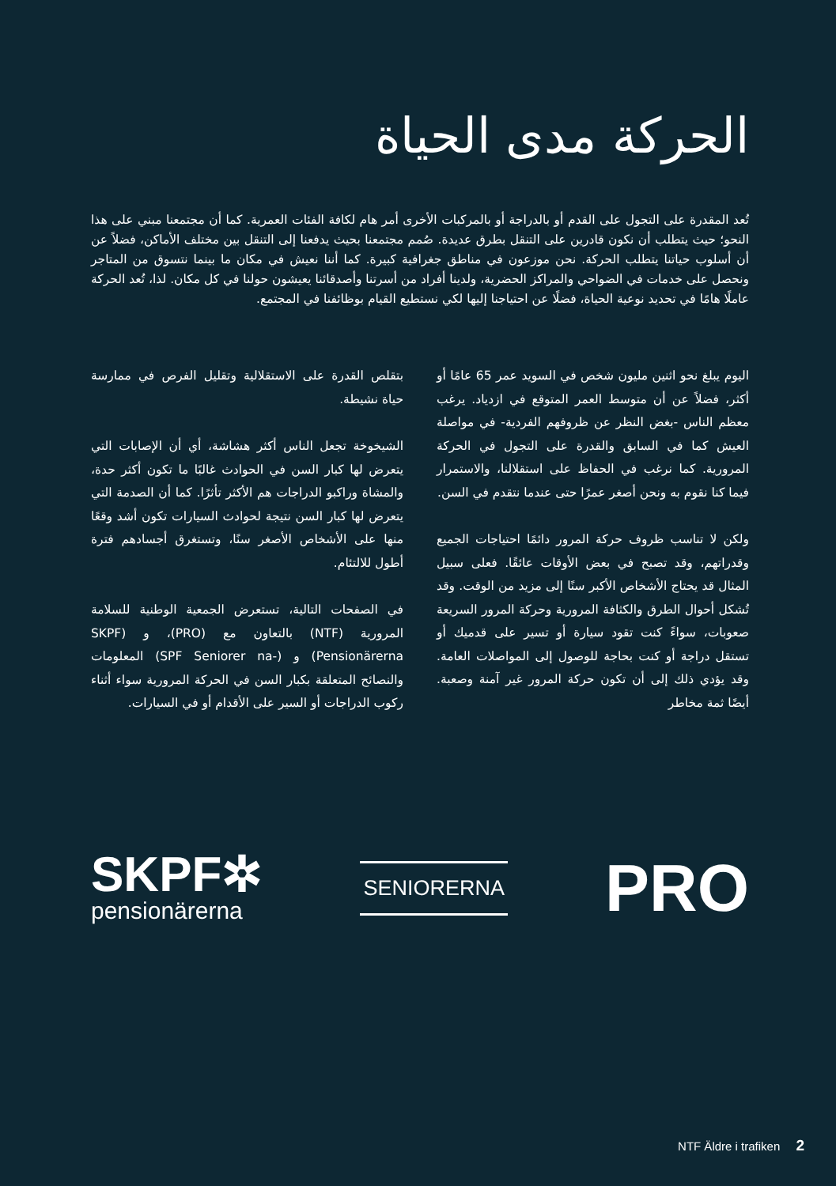الحركة مدى الحياة
تُعد المقدرة على التجول على القدم أو بالدراجة أو بالمركبات الأخرى أمر هام لكافة الفئات العمرية. كما أن مجتمعنا مبني على هذا النحو؛ حيث يتطلب أن نكون قادرين على التنقل بطرق عديدة. صُمم مجتمعنا بحيث يدفعنا إلى التنقل بين مختلف الأماكن، فضلاً عن أن أسلوب حياتنا يتطلب الحركة. نحن موزعون في مناطق جغرافية كبيرة. كما أننا نعيش في مكان ما بينما نتسوق من المتاجر ونحصل على خدمات في الضواحي والمراكز الحضرية، ولدينا أفراد من أسرتنا وأصدقائنا يعيشون حولنا في كل مكان. لذا، تُعد الحركة عاملًا هامًا في تحديد نوعية الحياة، فضلًا عن احتياجنا إليها لكي نستطيع القيام بوظائفنا في المجتمع.
اليوم يبلغ نحو اثنين مليون شخص في السويد عمر 65 عامًا أو أكثر، فضلاً عن أن متوسط العمر المتوقع في ازدياد. يرغب معظم الناس -بغض النظر عن ظروفهم الفردية- في مواصلة العيش كما في السابق والقدرة على التجول في الحركة المرورية. كما نرغب في الحفاظ على استقلالنا، والاستمرار فيما كنا نقوم به ونحن أصغر عمرًا حتى عندما نتقدم في السن.
ولكن لا تناسب ظروف حركة المرور دائمًا احتياجات الجميع وقدراتهم، وقد تصبح في بعض الأوقات عائقًا. فعلى سبيل المثال قد يحتاج الأشخاص الأكبر سنًا إلى مزيد من الوقت. وقد تُشكل أحوال الطرق والكثافة المرورية وحركة المرور السريعة صعوبات، سواءً كنت تقود سيارة أو تسير على قدميك أو تستقل دراجة أو كنت بحاجة للوصول إلى المواصلات العامة. وقد يؤدي ذلك إلى أن تكون حركة المرور غير آمنة وصعبة. أيضًا ثمة مخاطر
بتقلص القدرة على الاستقلالية وتقليل الفرص في ممارسة حياة نشيطة.
الشيخوخة تجعل الناس أكثر هشاشة، أي أن الإصابات التي يتعرض لها كبار السن في الحوادث غالبًا ما تكون أكثر حدة، والمشاة وراكبو الدراجات هم الأكثر تأثرًا. كما أن الصدمة التي يتعرض لها كبار السن نتيجة لحوادث السيارات تكون أشد وقعًا منها على الأشخاص الأصغر سنًا، وتستغرق أجسادهم فترة أطول للالتئام.
في الصفحات التالية، تستعرض الجمعية الوطنية للسلامة المرورية (NTF) بالتعاون مع (PRO)، و (SKPF Pensionärerna) و (-SPF Seniorer na) المعلومات والنصائح المتعلقة بكبار السن في الحركة المرورية سواء أثناء ركوب الدراجات أو السير على الأقدام أو في السيارات.
SKPF✲
pensionärerna
SENIORERNA
PRO
NTF Äldre i trafiken 2